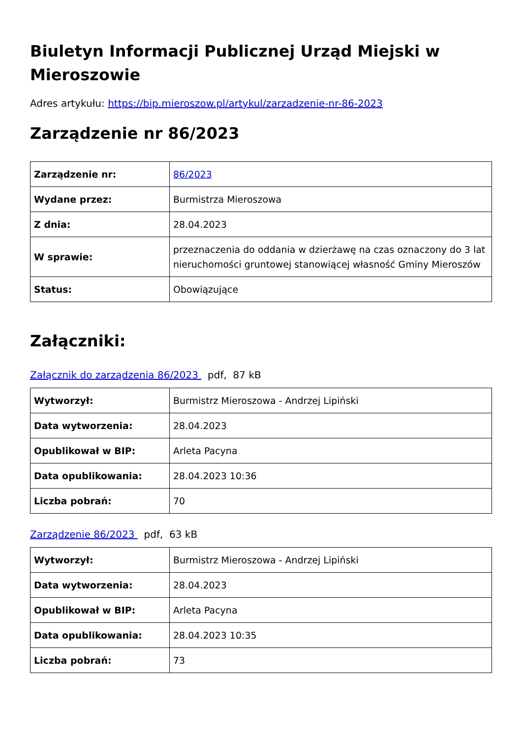Biuletyn Informacji Publicznej Urząd Miejski w Mieroszowie
Adres artykułu: https://bip.mieroszow.pl/artykul/zarzadzenie-nr-86-2023
Zarządzenie nr 86/2023
| Zarządzenie nr: | 86/2023 |
| Wydane przez: | Burmistrza Mieroszowa |
| Z dnia: | 28.04.2023 |
| W sprawie: | przeznaczenia do oddania w dzierżawę na czas oznaczony do 3 lat nieruchomości gruntowej stanowiącej własność Gminy Mieroszów |
| Status: | Obowiązujące |
Załączniki:
Załącznik do zarządzenia 86/2023 pdf, 87 kB
| Wytworzył: | Burmistrz Mieroszowa - Andrzej Lipiński |
| Data wytworzenia: | 28.04.2023 |
| Opublikował w BIP: | Arleta Pacyna |
| Data opublikowania: | 28.04.2023 10:36 |
| Liczba pobrań: | 70 |
Zarządzenie 86/2023 pdf, 63 kB
| Wytworzył: | Burmistrz Mieroszowa - Andrzej Lipiński |
| Data wytworzenia: | 28.04.2023 |
| Opublikował w BIP: | Arleta Pacyna |
| Data opublikowania: | 28.04.2023 10:35 |
| Liczba pobrań: | 73 |